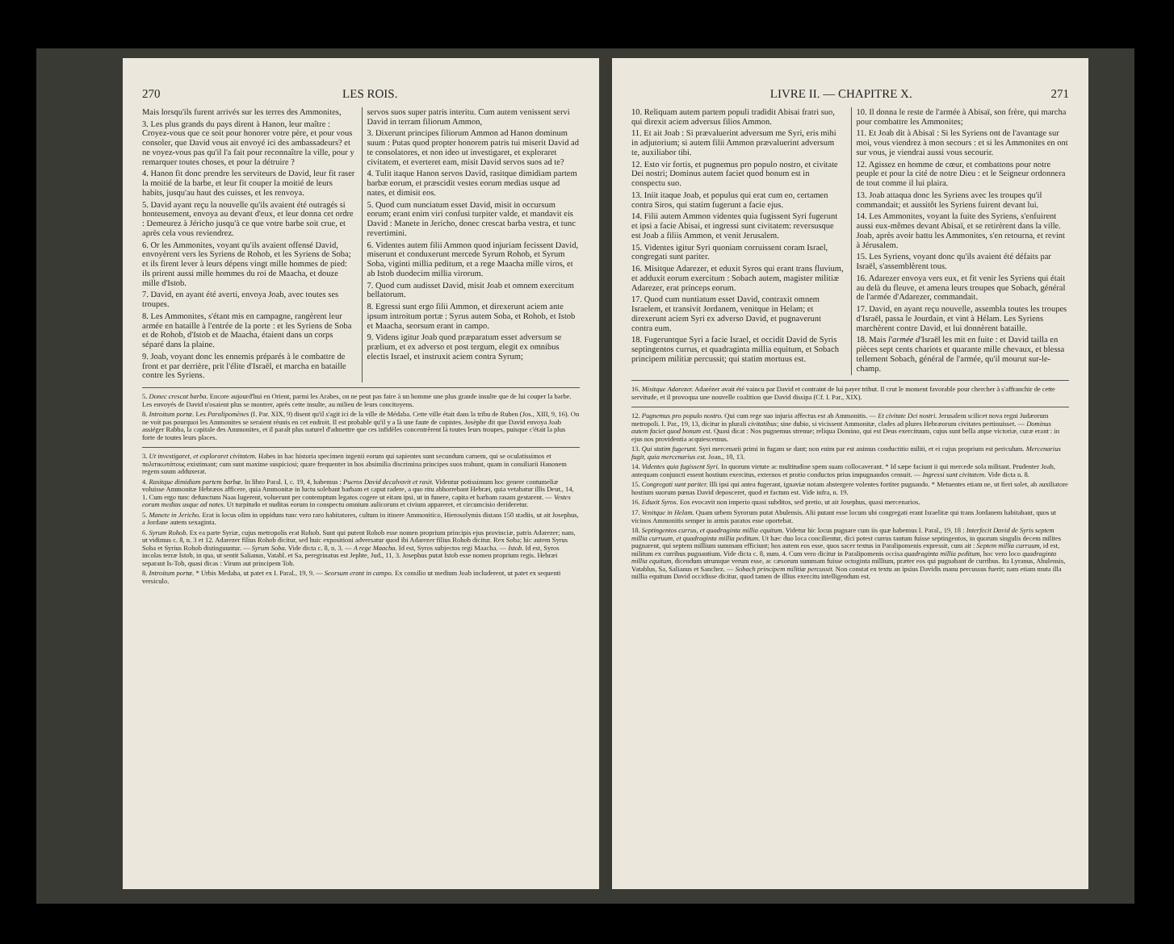270 LES ROIS.
Mais lorsqu'ils furent arrivés sur les terres des Ammonites,
3. Les plus grands du pays dirent à Hanon, leur maître : Croyez-vous que ce soit pour honorer votre père, et pour vous consoler, que David vous ait envoyé ici des ambassadeurs? et ne voyez-vous pas qu'il l'a fait pour reconnaître la ville, pour y remarquer toutes choses, et pour la détruire ?
4. Hanon fit donc prendre les serviteurs de David, leur fit raser la moitié de la barbe, et leur fit couper la moitié de leurs habits, jusqu'au haut des cuisses, et les renvoya.
5. David ayant reçu la nouvelle qu'ils avaient été outragés si honteusement, envoya au devant d'eux, et leur donna cet ordre : Demeurez à Jéricho jusqu'à ce que votre barbe soit crue, et après cela vous reviendrez.
6. Or les Ammonites, voyant qu'ils avaient offensé David, envoyèrent vers les Syriens de Rohob, et les Syriens de Soba; et ils firent lever à leurs dépens vingt mille hommes de pied: ils prirent aussi mille hommes du roi de Maacha, et douze mille d'Istob.
7. David, en ayant été averti, envoya Joab, avec toutes ses troupes.
8. Les Ammonites, s'étant mis en campagne, rangèrent leur armée en bataille à l'entrée de la porte : et les Syriens de Soba et de Rohob, d'Istob et de Maacha, étaient dans un corps séparé dans la plaine.
9. Joab, voyant donc les ennemis préparés à le combattre de front et par derrière, prit l'élite d'Israël, et marcha en bataille contre les Syriens.
servos suos super patris interitu. Cum autem venissent servi David in terram filiorum Ammon,
3. Dixerunt principes filiorum Ammon ad Hanon dominum suum : Putas quod propter honorem patris tui miserit David ad te consolatores, et non ideo ut investigaret, et exploraret civitatem, et everteret eam, misit David servos suos ad te?
4. Tulit itaque Hanon servos David, rasitque dimidiam partem barbæ eorum, et præscidit vestes eorum medias usque ad nates, et dimisit eos.
5. Quod cum nunciatum esset David, misit in occursum eorum; erant enim viri confusi turpiter valde, et mandavit eis David : Manete in Jericho, donec crescat barba vestra, et tunc revertimini.
6. Videntes autem filii Ammon quod injuriam fecissent David, miserunt et conduxerunt mercede Syrum Rohob, et Syrum Soba, viginti millia peditum, et a rege Maacha mille viros, et ab Istob duodecim millia virorum.
7. Quod cum audisset David, misit Joab et omnem exercitum bellatorum.
8. Egressi sunt ergo filii Ammon, et direxerunt aciem ante ipsum introitum portæ : Syrus autem Soba, et Rohob, et Istob et Maacha, seorsum erant in campo.
9. Videns igitur Joab quod præparatum esset adversum se prælium, et ex adverso et post tergum, elegit ex omnibus electis Israel, et instruxit aciem contra Syrum;
5. Donec crescat barba. Encore aujourd'hui en Orient, parmi les Arabes, on ne peut pas faire à un homme une plus grande insulte que de lui couper la barbe. Les envoyés de David n'osaient plus se montrer, après cette insulte, au milieu de leurs concitoyens.
8. Introitum portæ. Les Paralipomènes (I. Par. XIX, 9) disent qu'il s'agit ici de la ville de Médaba. Cette ville était dans la tribu de Ruben (Jos., XIII, 9, 16). On ne voit pas pourquoi les Ammonites se seraient réunis en cet endroit. Il est probable qu'il y a là une faute de copistes. Josèphe dit que David envoya Joab assiéger Rabba, la capitale des Ammonites, et il paraît plus naturel d'admettre que ces infidèles concentrèrent là toutes leurs troupes, puisque c'était la plus forte de toutes leurs places.
3. Ut investigaret, et exploraret civitatem. Habes in hac historia specimen ingenii eorum qui sapientes sunt secundum carnem, qui se oculatissimos et πολιτικωτάτους existimant; cum sunt maxime suspiciosi; quare frequenter in hos absimilia discrimina principes suos trahunt, quam in consiliarii Hanonem regem suum adduxerat.
4. Rasitque dimidiam partem barbæ. In libro Paral. I, c. 19, 4, habemus : Pueros David decalvavit et rasit. Videntur potissimum hoc genere contumeliæ voluisse Ammonitæ Hebræos afficere, quia Ammonitæ in luctu solebant barbam et caput radere, a quo ritu abhorrebant Hebræi, quia vetabatur illis Deut., 14, 1. Cum ergo tunc defunctum Naas lugerent, voluerunt per contemptum legatos cogere ut eitam ipsi, ut in funere, capita et barbam rasam gestarent. — Vestes eorum medias usque ad nates. Ut turpitudo et nuditas eorum in conspectu omnium aulicorum et civium appareret, et circumcisio derideretur.
5. Manete in Jericho. Erat is locus olim in oppidum tunc vero raro habitatores, cultum in itinere Ammonitico, Hierosolymis distans 150 stadiis, ut ait Josephus, a Jordane autem sexaginta.
6. Syrum Rohob. Ex ea parte Syriæ, cujus metropolis erat Rohob. Sunt qui putent Rohob esse nomen proprium principis ejus provinciæ, patris Adarezer; nam, ut vidimus c. 8, n. 3 et 12. Adarezer filius Rohob dicitur, sed huic expositioni adversatur quod ibi Adarezer filius Rohob dicitur. Rex Soba; hic autem Syrus Soba et Syrius Rohob distinguuntur. — Syrum Soba. Vide dicta c. 8, n. 3. — A rege Maacha. Id est, Syros subjectos regi Maacha. — Istob. Id est, Syros incolas terræ Istob, in qua, ut sentit Salianus, Vatabl. et Sa, peregrinatus est Jephte, Jud., 11, 3. Josephus putat Istob esse nomen proprium regis. Hebræi separant Is-Tob, quasi dicas : Virum aut principem Tob.
8. Introitum portæ. * Urbis Medaba, ut patet ex I. Paral., 19, 9. — Seorsum erant in campo. Ex consilio ut medium Joab includerent, ut patet ex sequenti versiculo.
LIVRE II. — CHAPITRE X. 271
10. Reliquam autem partem populi tradidit Abisai fratri suo, qui direxit aciem adversus filios Ammon.
11. Et ait Joab : Si prævaluerint adversum me Syri, eris mihi in adjutorium; si autem filii Ammon prævaluerint adversum te, auxiliabor tibi.
12. Esto vir fortis, et pugnemus pro populo nostro, et civitate Dei nostri; Dominus autem faciet quod bonum est in conspectu suo.
13. Iniit itaque Joab, et populus qui erat cum eo, certamen contra Siros, qui statim fugerunt a facie ejus.
14. Filii autem Ammon videntes quia fugissent Syri fugerunt et ipsi a facie Abisai, et ingressi sunt civitatem: reversusque est Joab a filiis Ammon, et venit Jerusalem.
15. Videntes igitur Syri quoniam corruissent coram Israel, congregati sunt pariter.
16. Misitque Adarezer, et eduxit Syros qui erant trans fluvium, et adduxit eorum exercitum : Sobach autem, magister militiæ Adarezer, erat princeps eorum.
17. Quod cum nuntiatum esset David, contraxit omnem Israelem, et transivit Jordanem, venitque in Helam; et direxerunt aciem Syri ex adverso David, et pugnaverunt contra eum.
18. Fugeruntque Syri a facie Israel, et occidit David de Syris septingentos currus, et quadraginta millia equitum, et Sobach principem militiæ percussit; qui statim mortuus est.
10. Il donna le reste de l'armée à Abisaï, son frère, qui marcha pour combattre les Ammonites;
11. Et Joab dit à Abisaï : Si les Syriens ont de l'avantage sur moi, vous viendrez à mon secours : et si les Ammonites en ont sur vous, je viendrai aussi vous secourir.
12. Agissez en homme de cœur, et combattons pour notre peuple et pour la cité de notre Dieu : et le Seigneur ordonnera de tout comme il lui plaira.
13. Joab attaqua donc les Syriens avec les troupes qu'il commandait; et aussitôt les Syriens fuirent devant lui.
14. Les Ammonites, voyant la fuite des Syriens, s'enfuirent aussi eux-mêmes devant Abisaï, et se retirèrent dans la ville. Joab, après avoir battu les Ammonites, s'en retourna, et revint à Jérusalem.
15. Les Syriens, voyant donc qu'ils avaient été défaits par Israël, s'assemblèrent tous.
16. Adarezer envoya vers eux, et fit venir les Syriens qui était au delà du fleuve, et amena leurs troupes que Sobach, général de l'armée d'Adarezer, commandait.
17. David, en ayant reçu nouvelle, assembla toutes les troupes d'Israël, passa le Jourdain, et vint à Hélam. Les Syriens marchèrent contre David, et lui donnèrent bataille.
18. Mais l'armée d'Israël les mit en fuite : et David tailla en pièces sept cents chariots et quarante mille chevaux, et blessa tellement Sobach, général de l'armée, qu'il mourut sur-le-champ.
16. Misitque Adarezer. Adarézer avait été vaincu par David et contraint de lui payer tribut. Il crut le moment favorable pour chercher à s'affranchir de cette servitude, et il provoqua une nouvelle coalition que David dissipa (Cf. I. Par., XIX).
12. Pugnemus pro populo nostro. Qui cum rege suo injuria affectus est ab Ammonitis. — Et civitate Dei nostri. Jerusalem scilicet nova regni Judæorum metropoli. I. Par., 19, 13, dicitur in plurali civitatibus; sine dubio, si vicissent Ammonitæ, clades ad plures Hebræorum civitates pertinuisset. — Dominus autem faciet quod bonum est. Quasi dicat : Nos pugnemus strenue; reliqua Domino, qui est Deus exercituum, cujus sunt bella atque victoriæ, curæ erant : in ejus nos providentia acquiescemus.
13. Qui statim fugerunt. Syri mercenarii primi in fugam se dant; non enim par est animus conductitio militi, et ei cujus proprium est periculum. Mercenarius fugit, quia mercenarius est. Joan., 10, 13.
14. Videntes quia fugissent Syri. In quorum virtute ac multitudine spem suam collocaverant. * Id sæpe faciunt ii qui mercede sola militant. Prudenter Joab, antequam conjuncti essent hostium exercitus, externos et protio conductos prius impugnandos censuit. — Ingressi sunt civitatem. Vide dicta n. 8.
15. Congregati sunt pariter. Illi ipsi qui antea fugerant, ignaviæ notam abstergere volentes fortiter pugnando. * Metuentes etiam ne, ut fieri solet, ab auxiliatore hostium suorum pœnas David deposceret, quod et factum est. Vide infra, n. 19.
16. Eduxit Syros. Eos evocavit non imperio quasi subditos, sed pretio, ut ait Josephus, quasi mercenarios.
17. Venitque in Helam. Quam urbem Syrorum putat Abulensis. Alii putant esse locum ubi congregati erant Israelitæ qui trans Jordanem habitabant, quos ut vicinos Ammonitis semper in armis paratos esse oportebat.
18. Septingentos currus, et quadraginta millia equitum. Videtur hic locus pugnare cum iis quæ habemus I. Paral., 19, 18 : Interfecit David de Syris septem millia curruum, et quadraginta millia peditum. Ut hæc duo loca concilientur, dici potest currus tantum fuisse septingentos, in quorum singulis decem milites pugnarent, qui septem millium summam efficiunt; hos autem eos esse, quos sacer textus in Paralipomenis expressit, cum ait : Septem millia curruum, id est, militum ex curribus pugnantium. Vide dicta c. 8, num. 4. Cum vero dicitur in Paralipomenis occisa quadraginta millia peditum, hoc vero loco quadraginta millia equitum, dicendum utrumque verum esse, ac cæsorum summam fuisse octoginta millium, præter eos qui pugnabant de curribus. Ita Lyranus, Abulensis, Vatablus, Sa, Salianus et Sanchez. — Sobach principem militiæ percussit. Non constat ex textu an ipsius Davidis manu percussus fuerit; nam etiam muta illa millia equitum David occidisse dicitur, quod tamen de illius exercitu intelligendum est.